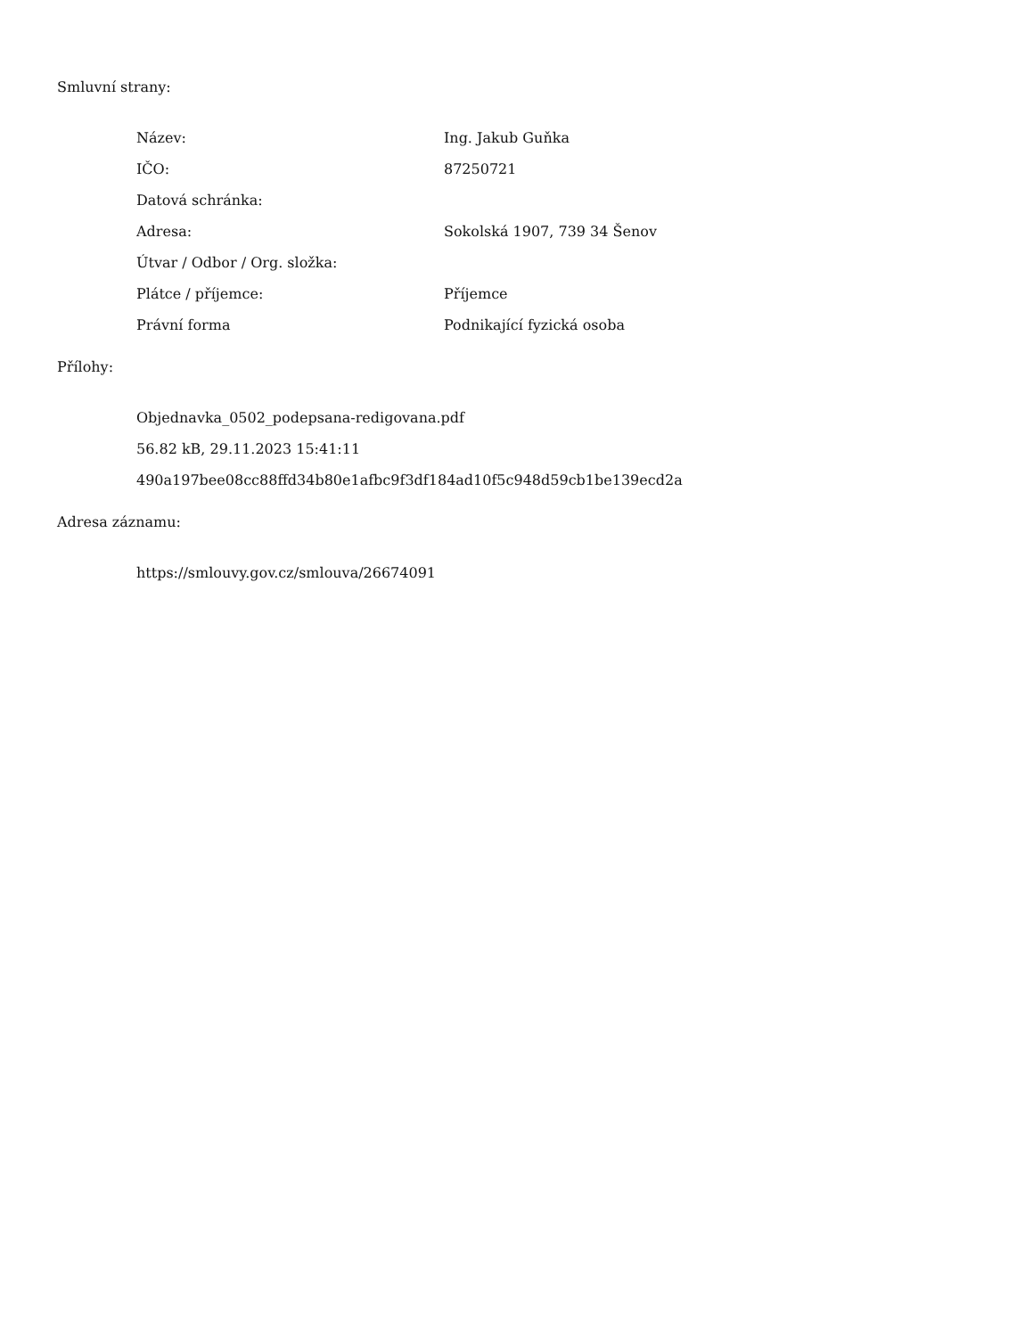Smluvní strany:
| Název: | Ing. Jakub Guňka |
| IČO: | 87250721 |
| Datová schránka: | |
| Adresa: | Sokolská 1907, 739 34 Šenov |
| Útvar / Odbor / Org. složka: | |
| Plátce / příjemce: | Příjemce |
| Právní forma | Podnikající fyzická osoba |
Přílohy:
Objednavka_0502_podepsana-redigovana.pdf
56.82 kB, 29.11.2023 15:41:11
490a197bee08cc88ffd34b80e1afbc9f3df184ad10f5c948d59cb1be139ecd2a
Adresa záznamu:
https://smlouvy.gov.cz/smlouva/26674091